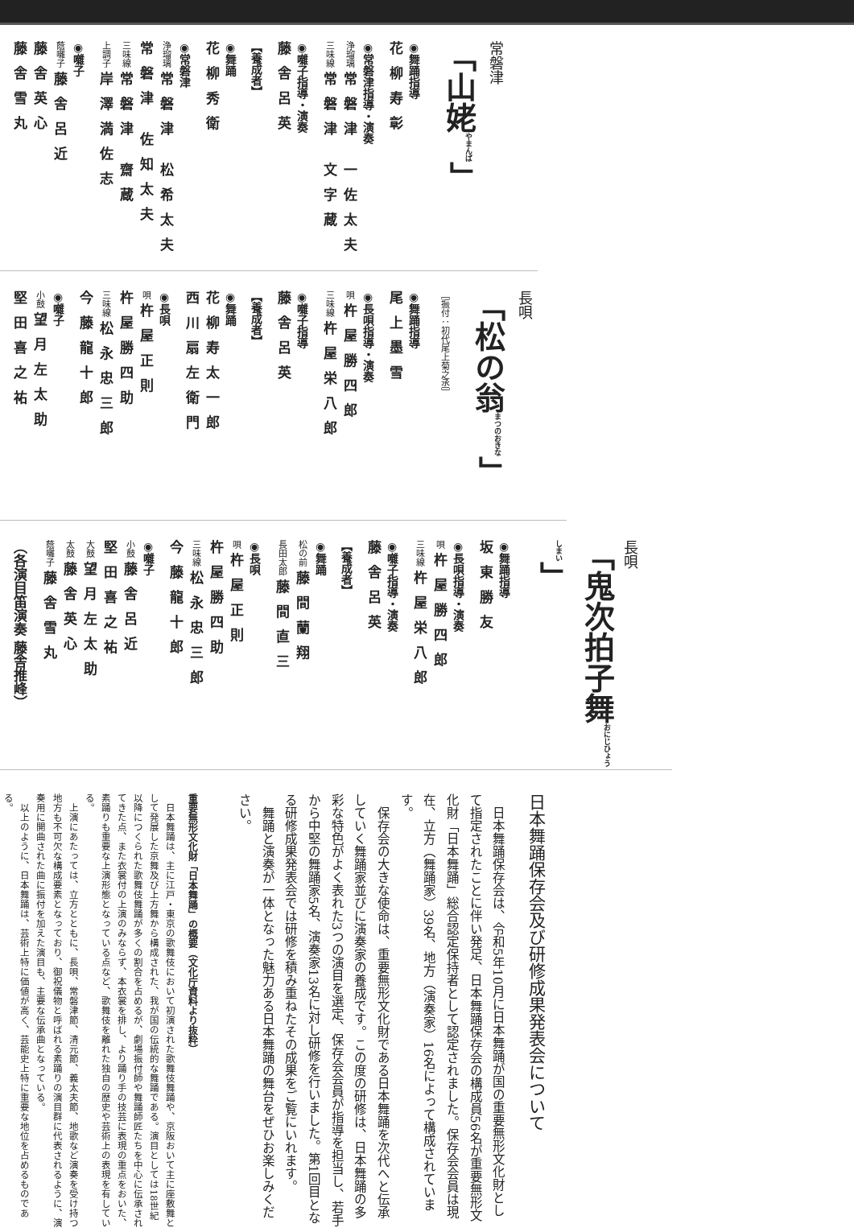常磐津
「山姥<sup>やまんば</sup>」
◉舞踊指導 花柳寿彰
◉常磐津指導・演奏
浄瑠璃 常磐津 一佐太夫
三味線 常磐津 文字蔵
◉囃子指導・演奏 藤舎呂英
【養成者】
◉舞踊 花柳秀衛
◉常磐津
浄瑠璃 常磐津 松希太夫
常磐津 佐知太夫
三味線 常磐津 齋蔵
上調子 岸澤満佐志
◉囃子
蔭囃子 藤舎呂近
藤舎英心
藤舎雪丸
長唄
「松の翁<sup>まつのおきな</sup>」
［振付：初代尾上菊之丞］
◉舞踊指導 尾上墨雪
◉長唄指導・演奏
唄 杵屋勝四郎
三味線 杵屋栄八郎
◉囃子指導 藤舎呂英
【養成者】
◉舞踊
花柳寿太一郎
西川扇左衛門
◉長唄
唄 杵屋正則
杵屋勝四助
三味線 松永忠三郎
今藤龍十郎
◉囃子
小鼓 望月左太助
堅田喜之祐
長唄
「鬼次拍子舞<sup>おにじひょうしまい</sup>」
◉舞踊指導 坂東勝友
◉長唄指導・演奏
唄 杵屋勝四郎
三味線 杵屋栄八郎
◉囃子指導・演奏 藤舎呂英
【養成者】
◉舞踊
松の前 藤間蘭翔
長田太郎 藤間直三
◉長唄
唄 杵屋正則
杵屋勝四助
三味線 松永忠三郎
今藤龍十郎
◉囃子
小鼓 藤舎呂近
堅田喜之祐
大鼓 望月左太助
太鼓 藤舎英心
蔭囃子 藤舎雪丸
（各演目笛演奏 藤舎推峰）
日本舞踊保存会及び研修成果発表会について
日本舞踊保存会は、令和5年10月に日本舞踊が国の重要無形文化財として指定されたことに伴い発足、日本舞踊保存会の構成員56名が重要無形文化財「日本舞踊」総合認定保持者として認定されました。保存会会員は現在、立方（舞踊家）39名、地方（演奏家）16名によって構成されています。
保存会の大きな使命は、重要無形文化財である日本舞踊を次代へと伝承していく舞踊家並びに演奏家の養成です。この度の研修は、日本舞踊の多彩な特色がよく表れた3つの演目を選定、保存会会員が指導を担当し、若手から中堅の舞踊家5名、演奏家13名に対し研修を行いました。第1回目となる研修成果発表会では研修を積み重ねたその成果をご覧にいれます。
舞踊と演奏が一体となった魅力ある日本舞踊の舞台をぜひお楽しみください。
重要無形文化財「日本舞踊」の概要（文化庁資料より抜粋）
日本舞踊は、主に江戸・東京の歌舞伎において初演された歌舞伎舞踊や、京阪おいて主に座敷舞として発展した京舞及び上方舞から構成された、我が国の伝統的な舞踊である。演目としては18世紀以降につくられた歌舞伎舞踊が多くの割合を占めるが、劇場振付師や舞踊師匠たちを中心に伝承されてきた点、また衣裳付の上演のみならず、本衣裳を排し、より踊り手の技芸に表現の重点をおいた、素踊りも重要な上演形態となっている点など、歌舞伎を離れた独自の歴史や芸術上の表現を有している。
上演にあたっては、立方とともに、長唄、常磐津節、清元節、義太夫節、地歌など演奏を受け持つ地方も不可欠な構成要素となっており、御祝儀物と呼ばれる素踊りの演目群に代表されるように、演奏用に開曲された曲に振付を加えた演目も、主要な伝承曲となっている。
以上のように、日本舞踊は、芸術上特に価値が高く、芸能史上特に重要な地位を占めるものである。